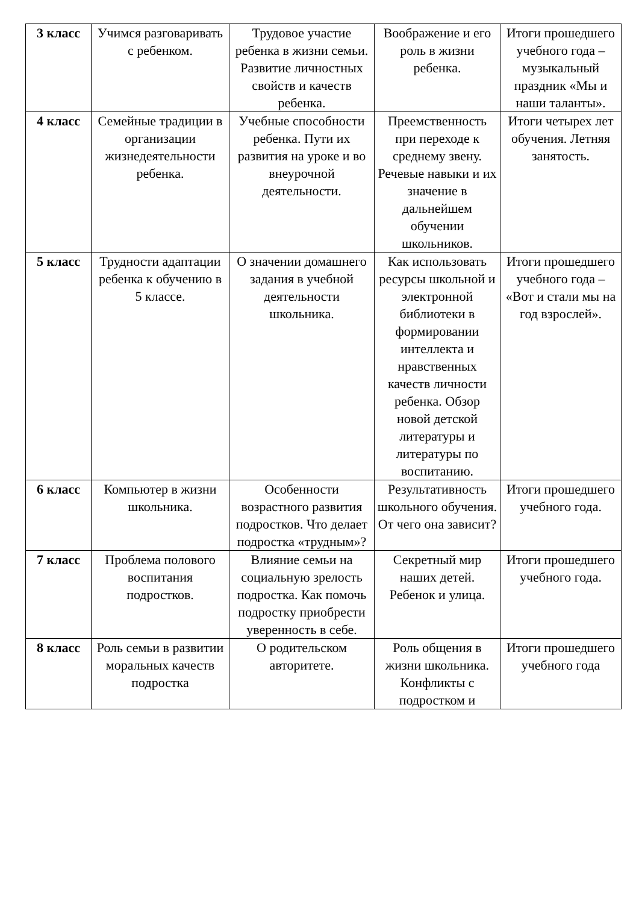| 3 класс | Учимся разговаривать с ребенком. | Трудовое участие ребенка в жизни семьи. Развитие личностных свойств и качеств ребенка. | Воображение и его роль в жизни ребенка. | Итоги прошедшего учебного года – музыкальный праздник «Мы и наши таланты». |
| 4 класс | Семейные традиции в организации жизнедеятельности ребенка. | Учебные способности ребенка. Пути их развития на уроке и во внеурочной деятельности. | Преемственность при переходе к среднему звену. Речевые навыки и их значение в дальнейшем обучении школьников. | Итоги четырех лет обучения. Летняя занятость. |
| 5 класс | Трудности адаптации ребенка к обучению в 5 классе. | О значении домашнего задания в учебной деятельности школьника. | Как использовать ресурсы школьной и электронной библиотеки в формировании интеллекта и нравственных качеств личности ребенка. Обзор новой детской литературы и литературы по воспитанию. | Итоги прошедшего учебного года – «Вот и стали мы на год взрослей». |
| 6 класс | Компьютер в жизни школьника. | Особенности возрастного развития подростков. Что делает подростка «трудным»? | Результативность школьного обучения. От чего она зависит? | Итоги прошедшего учебного года. |
| 7 класс | Проблема полового воспитания подростков. | Влияние семьи на социальную зрелость подростка. Как помочь подростку приобрести уверенность в себе. | Секретный мир наших детей. Ребенок и улица. | Итоги прошедшего учебного года. |
| 8 класс | Роль семьи в развитии моральных качеств подростка | О родительском авторитете. | Роль общения в жизни школьника. Конфликты с подростком и | Итоги прошедшего учебного года |